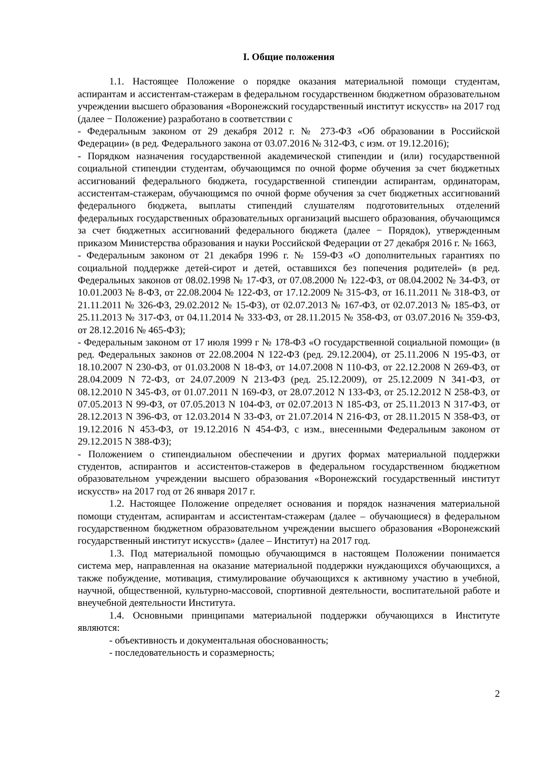I. Общие положения
1.1. Настоящее Положение о порядке оказания материальной помощи студентам, аспирантам и ассистентам-стажерам в федеральном государственном бюджетном образовательном учреждении высшего образования «Воронежский государственный институт искусств» на 2017 год (далее − Положение) разработано в соответствии с
- Федеральным законом от 29 декабря 2012 г. № 273-ФЗ «Об образовании в Российской Федерации» (в ред. Федерального закона от 03.07.2016 № 312-ФЗ, с изм. от 19.12.2016);
- Порядком назначения государственной академической стипендии и (или) государственной социальной стипендии студентам, обучающимся по очной форме обучения за счет бюджетных ассигнований федерального бюджета, государственной стипендии аспирантам, ординаторам, ассистентам-стажерам, обучающимся по очной форме обучения за счет бюджетных ассигнований федерального бюджета, выплаты стипендий слушателям подготовительных отделений федеральных государственных образовательных организаций высшего образования, обучающимся за счет бюджетных ассигнований федерального бюджета (далее − Порядок), утвержденным приказом Министерства образования и науки Российской Федерации от 27 декабря 2016 г. № 1663,
- Федеральным законом от 21 декабря 1996 г. № 159-ФЗ «О дополнительных гарантиях по социальной поддержке детей-сирот и детей, оставшихся без попечения родителей» (в ред. Федеральных законов от 08.02.1998 № 17-ФЗ, от 07.08.2000 № 122-ФЗ, от 08.04.2002 № 34-ФЗ, от 10.01.2003 № 8-ФЗ, от 22.08.2004 № 122-ФЗ, от 17.12.2009 № 315-ФЗ, от 16.11.2011 № 318-ФЗ, от 21.11.2011 № 326-ФЗ, 29.02.2012 № 15-ФЗ), от 02.07.2013 № 167-ФЗ, от 02.07.2013 № 185-ФЗ, от 25.11.2013 № 317-ФЗ, от 04.11.2014 № 333-ФЗ, от 28.11.2015 № 358-ФЗ, от 03.07.2016 № 359-ФЗ, от 28.12.2016 № 465-ФЗ);
- Федеральным законом от 17 июля 1999 г № 178-ФЗ «О государственной социальной помощи» (в ред. Федеральных законов от 22.08.2004 N 122-ФЗ (ред. 29.12.2004), от 25.11.2006 N 195-ФЗ, от 18.10.2007 N 230-ФЗ, от 01.03.2008 N 18-ФЗ, от 14.07.2008 N 110-ФЗ, от 22.12.2008 N 269-ФЗ, от 28.04.2009 N 72-ФЗ, от 24.07.2009 N 213-ФЗ (ред. 25.12.2009), от 25.12.2009 N 341-ФЗ, от 08.12.2010 N 345-ФЗ, от 01.07.2011 N 169-ФЗ, от 28.07.2012 N 133-ФЗ, от 25.12.2012 N 258-ФЗ, от 07.05.2013 N 99-ФЗ, от 07.05.2013 N 104-ФЗ, от 02.07.2013 N 185-ФЗ, от 25.11.2013 N 317-ФЗ, от 28.12.2013 N 396-ФЗ, от 12.03.2014 N 33-ФЗ, от 21.07.2014 N 216-ФЗ, от 28.11.2015 N 358-ФЗ, от 19.12.2016 N 453-ФЗ, от 19.12.2016 N 454-ФЗ, с изм., внесенными Федеральным законом от 29.12.2015 N 388-ФЗ);
- Положением о стипендиальном обеспечении и других формах материальной поддержки студентов, аспирантов и ассистентов-стажеров в федеральном государственном бюджетном образовательном учреждении высшего образования «Воронежский государственный институт искусств» на 2017 год от 26 января 2017 г.
1.2. Настоящее Положение определяет основания и порядок назначения материальной помощи студентам, аспирантам и ассистентам-стажерам (далее – обучающиеся) в федеральном государственном бюджетном образовательном учреждении высшего образования «Воронежский государственный институт искусств» (далее – Институт) на 2017 год.
1.3. Под материальной помощью обучающимся в настоящем Положении понимается система мер, направленная на оказание материальной поддержки нуждающихся обучающихся, а также побуждение, мотивация, стимулирование обучающихся к активному участию в учебной, научной, общественной, культурно-массовой, спортивной деятельности, воспитательной работе и внеучебной деятельности Института.
1.4. Основными принципами материальной поддержки обучающихся в Институте являются:
- объективность и документальная обоснованность;
- последовательность и соразмерность;
2